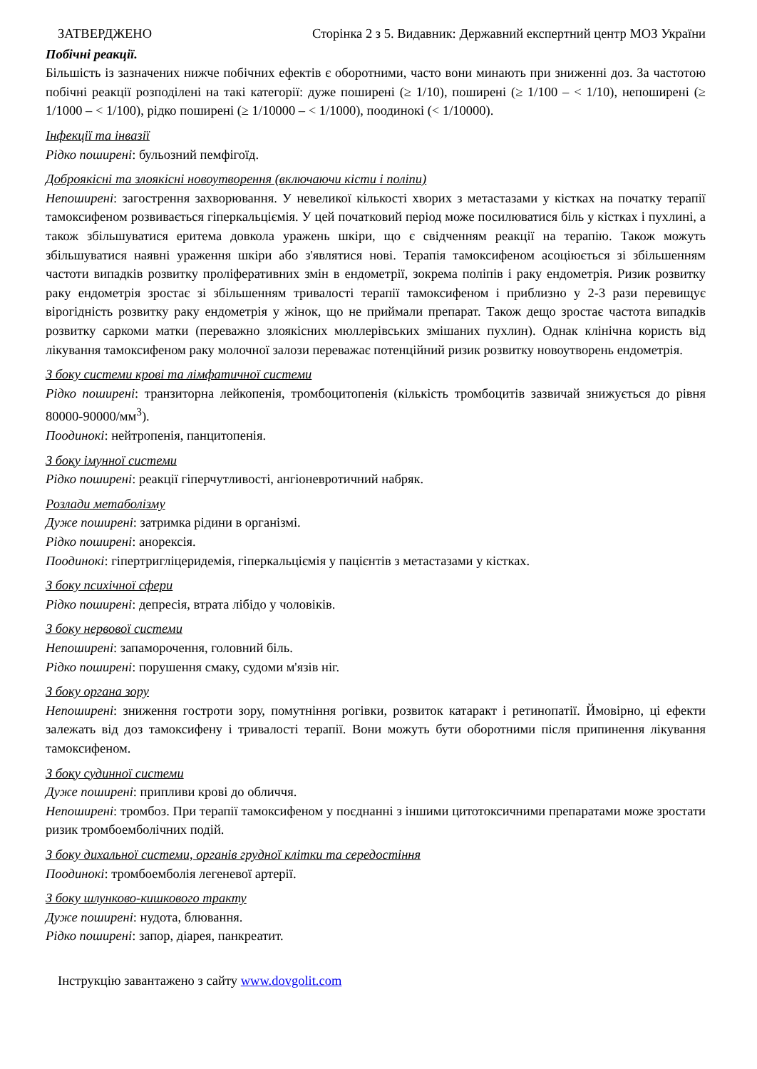ЗАТВЕРДЖЕНО Сторінка 2 з 5. Видавник: Державний експертний центр МОЗ України
Побічні реакції.
Більшість із зазначених нижче побічних ефектів є оборотними, часто вони минають при зниженні доз. За частотою побічні реакції розподілені на такі категорії: дуже поширені (≥ 1/10), поширені (≥ 1/100 – < 1/10), непоширені (≥ 1/1000 – < 1/100), рідко поширені (≥ 1/10000 – < 1/1000), поодинокі (< 1/10000).
Інфекції та інвазії
Рідко поширені: бульозний пемфігоїд.
Доброякісні та злоякісні новоутворення (включаючи кісти і поліпи)
Непоширені: загострення захворювання. У невеликої кількості хворих з метастазами у кістках на початку терапії тамоксифеном розвивається гіперкальціємія. У цей початковий період може посилюватися біль у кістках і пухлині, а також збільшуватися еритема довкола уражень шкіри, що є свідченням реакції на терапію. Також можуть збільшуватися наявні ураження шкіри або з'являтися нові. Терапія тамоксифеном асоціюється зі збільшенням частоти випадків розвитку проліферативних змін в ендометрії, зокрема поліпів і раку ендометрія. Ризик розвитку раку ендометрія зростає зі збільшенням тривалості терапії тамоксифеном і приблизно у 2-3 рази перевищує вірогідність розвитку раку ендометрія у жінок, що не приймали препарат. Також дещо зростає частота випадків розвитку саркоми матки (переважно злоякісних мюллерівських змішаних пухлин). Однак клінічна користь від лікування тамоксифеном раку молочної залози переважає потенційний ризик розвитку новоутворень ендометрія.
З боку системи крові та лімфатичної системи
Рідко поширені: транзиторна лейкопенія, тромбоцитопенія (кількість тромбоцитів зазвичай знижується до рівня 80000-90000/мм<sup>3</sup>).
Поодинокі: нейтропенія, панцитопенія.
З боку імунної системи
Рідко поширені: реакції гіперчутливості, ангіоневротичний набряк.
Розлади метаболізму
Дуже поширені: затримка рідини в організмі.
Рідко поширені: анорексія.
Поодинокі: гіпертригліцеридемія, гіперкальціємія у пацієнтів з метастазами у кістках.
З боку психічної сфери
Рідко поширені: депресія, втрата лібідо у чоловіків.
З боку нервової системи
Непоширені: запаморочення, головний біль.
Рідко поширені: порушення смаку, судоми м'язів ніг.
З боку органа зору
Непоширені: зниження гостроти зору, помутніння рогівки, розвиток катаракт і ретинопатії. Ймовірно, ці ефекти залежать від доз тамоксифену і тривалості терапії. Вони можуть бути оборотними після припинення лікування тамоксифеном.
З боку судинної системи
Дуже поширені: припливи крові до обличчя.
Непоширені: тромбоз. При терапії тамоксифеном у поєднанні з іншими цитотоксичними препаратами може зростати ризик тромбоемболічних подій.
З боку дихальної системи, органів грудної клітки та середостіння
Поодинокі: тромбоемболія легеневої артерії.
З боку шлунково-кишкового тракту
Дуже поширені: нудота, блювання.
Рідко поширені: запор, діарея, панкреатит.
Інструкцію завантажено з сайту www.dovgolit.com